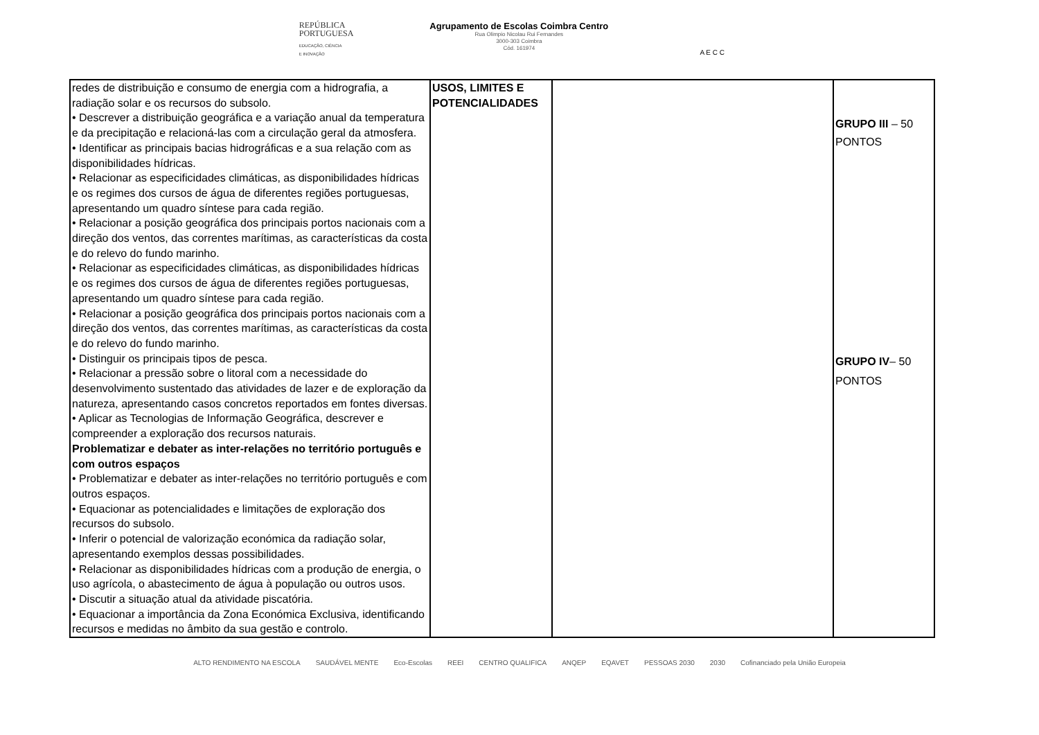REPÚBLICA
PORTUGUESA
EDUCAÇÃO, CIÊNCIA
E INOVAÇÃO
Agrupamento de Escolas Coimbra Centro
Rua Olimpio Nicolau Rui Fernandes
3000-303 Coimbra
Cód. 161974
A E C C
| redes de distribuição e consumo de energia com a hidrografia, a radiação solar e os recursos do subsolo. • Descrever a distribuição geográfica e a variação anual da temperatura e da precipitação e relacioná-las com a circulação geral da atmosfera. • Identificar as principais bacias hidrográficas e a sua relação com as disponibilidades hídricas. • Relacionar as especificidades climáticas, as disponibilidades hídricas e os regimes dos cursos de água de diferentes regiões portuguesas, apresentando um quadro síntese para cada região. • Relacionar a posição geográfica dos principais portos nacionais com a direção dos ventos, das correntes marítimas, as características da costa e do relevo do fundo marinho. • Relacionar as especificidades climáticas, as disponibilidades hídricas e os regimes dos cursos de água de diferentes regiões portuguesas, apresentando um quadro síntese para cada região. • Relacionar a posição geográfica dos principais portos nacionais com a direção dos ventos, das correntes marítimas, as características da costa e do relevo do fundo marinho. • Distinguir os principais tipos de pesca. • Relacionar a pressão sobre o litoral com a necessidade do desenvolvimento sustentado das atividades de lazer e de exploração da natureza, apresentando casos concretos reportados em fontes diversas. • Aplicar as Tecnologias de Informação Geográfica, descrever e compreender a exploração dos recursos naturais. Problematizar e debater as inter-relações no território português e com outros espaços • Problematizar e debater as inter-relações no território português e com outros espaços. • Equacionar as potencialidades e limitações de exploração dos recursos do subsolo. • Inferir o potencial de valorização económica da radiação solar, apresentando exemplos dessas possibilidades. • Relacionar as disponibilidades hídricas com a produção de energia, o uso agrícola, o abastecimento de água à população ou outros usos. • Discutir a situação atual da atividade piscatória. • Equacionar a importância da Zona Económica Exclusiva, identificando recursos e medidas no âmbito da sua gestão e controlo. | USOS, LIMITES E POTENCIALIDADES | | GRUPO III – 50 PONTOS GRUPO IV – 50 PONTOS |
ALTO RENDIMENTO NA ESCOLA SAUDÁVEL MENTE Eco-Escolas REEI CENTRO QUALIFICA ANQEP EQAVET PESSOAS 2030 2030 Cofinanciado pela União Europeia